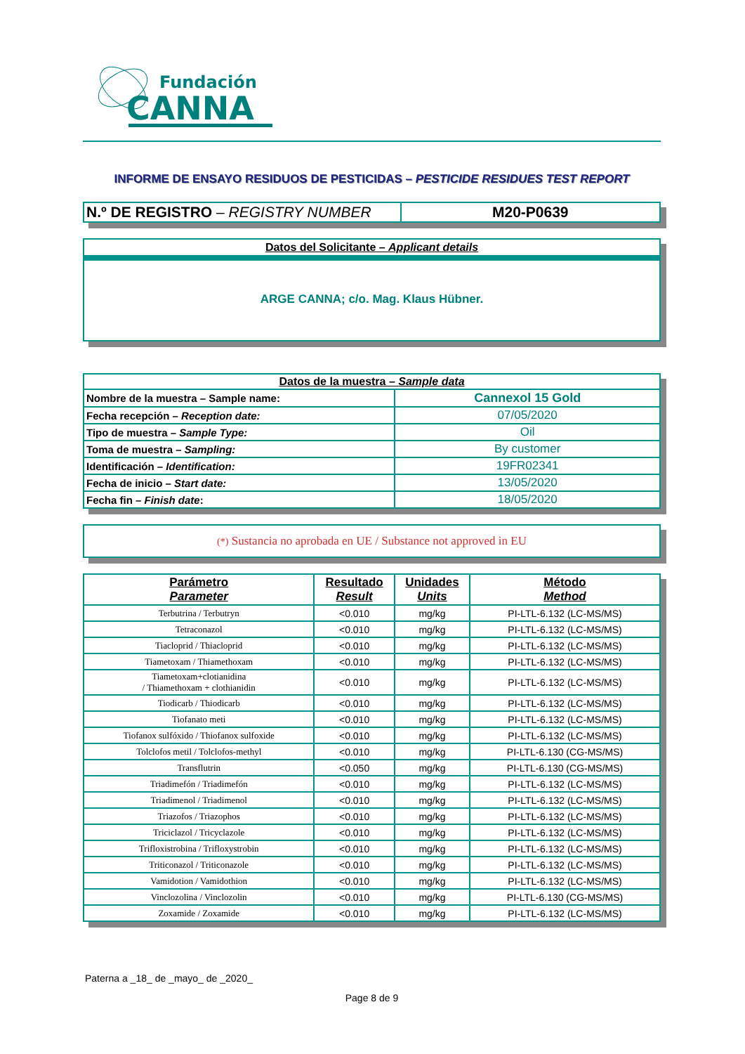Fundación
CANNA
INFORME DE ENSAYO RESIDUOS DE PESTICIDAS – PESTICIDE RESIDUES TEST REPORT
| N.º DE REGISTRO – REGISTRY NUMBER | M20-P0639 |
Datos del Solicitante – Applicant details
ARGE CANNA; c/o. Mag. Klaus Hübner.
| Datos de la muestra – Sample data | |
| --- | --- |
| Nombre de la muestra – Sample name: | Cannexol 15 Gold |
| Fecha recepción – Reception date: | 07/05/2020 |
| Tipo de muestra – Sample Type: | Oil |
| Toma de muestra – Sampling: | By customer |
| Identificación – Identification: | 19FR02341 |
| Fecha de inicio – Start date: | 13/05/2020 |
| Fecha fin – Finish date : | 18/05/2020 |
(*) Sustancia no aprobada en UE / Substance not approved in EU
| Parámetro Parameter | Resultado Result | Unidades Units | Método Method |
| --- | --- | --- | --- |
| Terbutrina / Terbutryn | <0.010 | mg/kg | PI-LTL-6.132 (LC-MS/MS) |
| Tetraconazol | <0.010 | mg/kg | PI-LTL-6.132 (LC-MS/MS) |
| Tiacloprid / Thiacloprid | <0.010 | mg/kg | PI-LTL-6.132 (LC-MS/MS) |
| Tiametoxam / Thiamethoxam | <0.010 | mg/kg | PI-LTL-6.132 (LC-MS/MS) |
| Tiametoxam+clotianidina / Thiamethoxam + clothianidin | <0.010 | mg/kg | PI-LTL-6.132 (LC-MS/MS) |
| Tiodicarb / Thiodicarb | <0.010 | mg/kg | PI-LTL-6.132 (LC-MS/MS) |
| Tiofanato meti | <0.010 | mg/kg | PI-LTL-6.132 (LC-MS/MS) |
| Tiofanox sulfóxido / Thiofanox sulfoxide | <0.010 | mg/kg | PI-LTL-6.132 (LC-MS/MS) |
| Tolclofos metil / Tolclofos-methyl | <0.010 | mg/kg | PI-LTL-6.130 (CG-MS/MS) |
| Transflutrin | <0.050 | mg/kg | PI-LTL-6.130 (CG-MS/MS) |
| Triadimefón / Triadimefón | <0.010 | mg/kg | PI-LTL-6.132 (LC-MS/MS) |
| Triadimenol / Triadimenol | <0.010 | mg/kg | PI-LTL-6.132 (LC-MS/MS) |
| Triazofos / Triazophos | <0.010 | mg/kg | PI-LTL-6.132 (LC-MS/MS) |
| Triciclazol / Tricyclazole | <0.010 | mg/kg | PI-LTL-6.132 (LC-MS/MS) |
| Trifloxistrobina / Trifloxystrobin | <0.010 | mg/kg | PI-LTL-6.132 (LC-MS/MS) |
| Triticonazol / Triticonazole | <0.010 | mg/kg | PI-LTL-6.132 (LC-MS/MS) |
| Vamidotion / Vamidothion | <0.010 | mg/kg | PI-LTL-6.132 (LC-MS/MS) |
| Vinclozolina / Vinclozolin | <0.010 | mg/kg | PI-LTL-6.130 (CG-MS/MS) |
| Zoxamide / Zoxamide | <0.010 | mg/kg | PI-LTL-6.132 (LC-MS/MS) |
Paterna a _18_ de _mayo_ de _2020_
Page 8 de 9